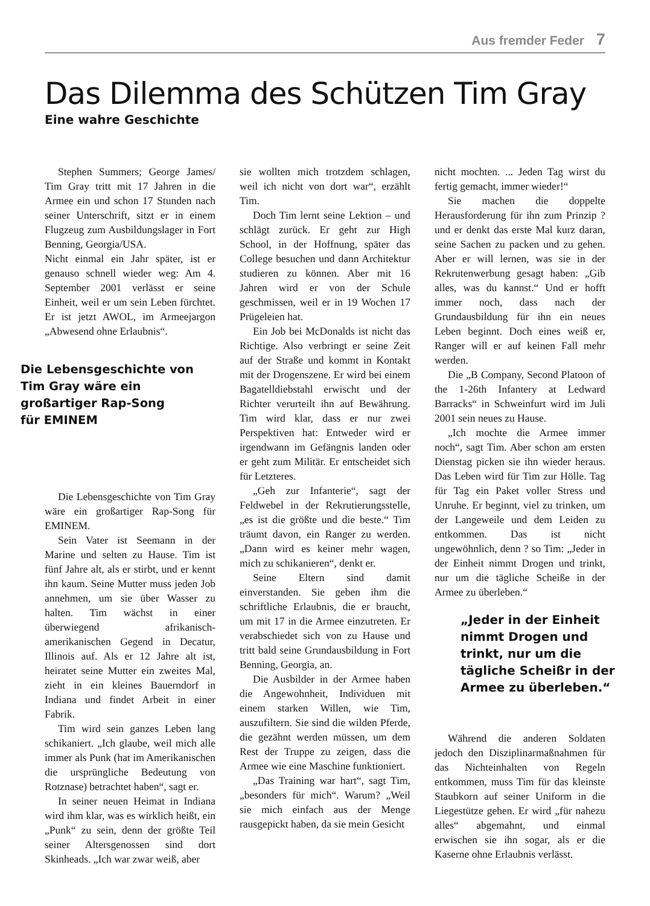Aus fremder Feder 7
Das Dilemma des Schützen Tim Gray
Eine wahre Geschichte
Stephen Summers; George James/ Tim Gray tritt mit 17 Jahren in die Armee ein und schon 17 Stunden nach seiner Unterschrift, sitzt er in einem Flugzeug zum Ausbildungslager in Fort Benning, Georgia/USA.
Nicht einmal ein Jahr später, ist er genauso schnell wieder weg: Am 4. September 2001 verlässt er seine Einheit, weil er um sein Leben fürchtet. Er ist jetzt AWOL, im Armeejargon „Abwesend ohne Erlaubnis“.
Die Lebensgeschichte von
Tim Gray wäre ein
großartiger Rap-Song
für EMINEM
Die Lebensgeschichte von Tim Gray wäre ein großartiger Rap-Song für EMINEM.
Sein Vater ist Seemann in der Marine und selten zu Hause. Tim ist fünf Jahre alt, als er stirbt, und er kennt ihn kaum. Seine Mutter muss jeden Job annehmen, um sie über Wasser zu halten. Tim wächst in einer überwiegend afrikanisch-amerikanischen Gegend in Decatur, Illinois auf. Als er 12 Jahre alt ist, heiratet seine Mutter ein zweites Mal, zieht in ein kleines Bauerndorf in Indiana und findet Arbeit in einer Fabrik.
Tim wird sein ganzes Leben lang schikaniert. „Ich glaube, weil mich alle immer als Punk (hat im Amerikanischen die ursprüngliche Bedeutung von Rotznase) betrachtet haben“, sagt er.
In seiner neuen Heimat in Indiana wird ihm klar, was es wirklich heißt, ein „Punk“ zu sein, denn der größte Teil seiner Altersgenossen sind dort Skinheads. „Ich war zwar weiß, aber
sie wollten mich trotzdem schlagen, weil ich nicht von dort war“, erzählt Tim.
Doch Tim lernt seine Lektion – und schlägt zurück. Er geht zur High School, in der Hoffnung, später das College besuchen und dann Architektur studieren zu können. Aber mit 16 Jahren wird er von der Schule geschmissen, weil er in 19 Wochen 17 Prügeleien hat.
Ein Job bei McDonalds ist nicht das Richtige. Also verbringt er seine Zeit auf der Straße und kommt in Kontakt mit der Drogenszene. Er wird bei einem Bagatelldiebstahl erwischt und der Richter verurteilt ihn auf Bewährung. Tim wird klar, dass er nur zwei Perspektiven hat: Entweder wird er irgendwann im Gefängnis landen oder er geht zum Militär. Er entscheidet sich für Letzteres.
„Geh zur Infanterie“, sagt der Feldwebel in der Rekrutierungsstelle, „es ist die größte und die beste.“ Tim träumt davon, ein Ranger zu werden. „Dann wird es keiner mehr wagen, mich zu schikanieren“, denkt er.
Seine Eltern sind damit einverstanden. Sie geben ihm die schriftliche Erlaubnis, die er braucht, um mit 17 in die Armee einzutreten. Er verabschiedet sich von zu Hause und tritt bald seine Grundausbildung in Fort Benning, Georgia, an.
Die Ausbilder in der Armee haben die Angewohnheit, Individuen mit einem starken Willen, wie Tim, auszufiltern. Sie sind die wilden Pferde, die gezähnt werden müssen, um dem Rest der Truppe zu zeigen, dass die Armee wie eine Maschine funktioniert.
„Das Training war hart“, sagt Tim, „besonders für mich“. Warum? „Weil sie mich einfach aus der Menge rausgepickt haben, da sie mein Gesicht
nicht mochten. ... Jeden Tag wirst du fertig gemacht, immer wieder!“
Sie machen die doppelte Herausforderung für ihn zum Prinzip ? und er denkt das erste Mal kurz daran, seine Sachen zu packen und zu gehen. Aber er will lernen, was sie in der Rekrutenwerbung gesagt haben: „Gib alles, was du kannst.“ Und er hofft immer noch, dass nach der Grundausbildung für ihn ein neues Leben beginnt. Doch eines weiß er, Ranger will er auf keinen Fall mehr werden.
Die „B Company, Second Platoon of the 1-26th Infantery at Ledward Barracks“ in Schweinfurt wird im Juli 2001 sein neues zu Hause.
„Ich mochte die Armee immer noch“, sagt Tim. Aber schon am ersten Dienstag picken sie ihn wieder heraus. Das Leben wird für Tim zur Hölle. Tag für Tag ein Paket voller Stress und Unruhe. Er beginnt, viel zu trinken, um der Langeweile und dem Leiden zu entkommen. Das ist nicht ungewöhnlich, denn ? so Tim: „Jeder in der Einheit nimmt Drogen und trinkt, nur um die tägliche Scheiße in der Armee zu überleben.“
„Jeder in der Einheit nimmt Drogen und trinkt, nur um die tägliche Scheißr in der Armee zu überleben.“
Während die anderen Soldaten jedoch den Disziplinarmaßnahmen für das Nichteinhalten von Regeln entkommen, muss Tim für das kleinste Staubkorn auf seiner Uniform in die Liegestütze gehen. Er wird „für nahezu alles“ abgemahnt, und einmal erwischen sie ihn sogar, als er die Kaserne ohne Erlaubnis verlässt.